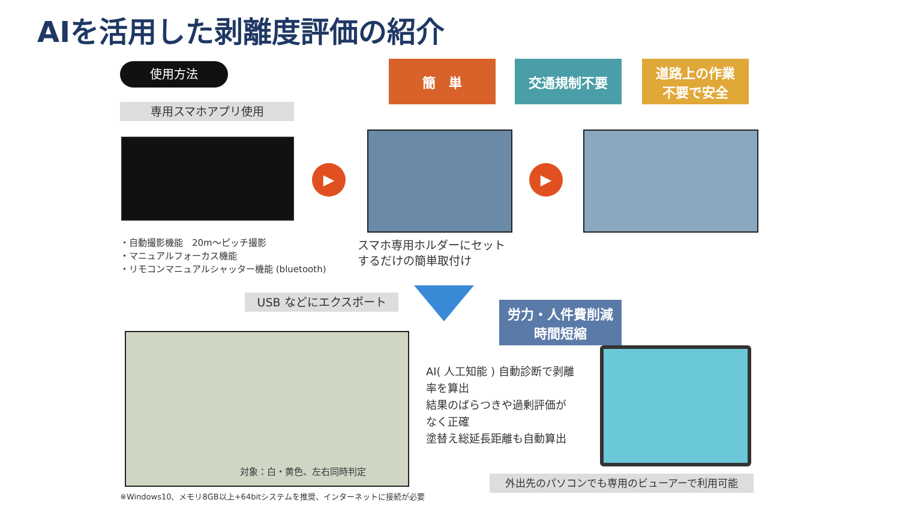AIを活用した剥離度評価の紹介
使用方法
専用スマホアプリ使用
簡　単 交通規制不要
道路上の作業
不要で安全
▶ ▶
・自動撮影機能　20m〜ピッチ撮影
・マニュアルフォーカス機能
・リモコンマニュアルシャッター機能 (bluetooth)
スマホ専用ホルダーにセット
するだけの簡単取付け
USB などにエクスポート
労力・人件費削減
時間短縮
対象：白・黄色、左右同時判定
AI( 人工知能 ) 自動診断で剥離
率を算出
結果のばらつきや過剰評価が
なく正確
塗替え総延長距離も自動算出
外出先のパソコンでも専用のビューアーで利用可能
※Windows10、メモリ8GB以上+64bitシステムを推奨、インターネットに接続が必要